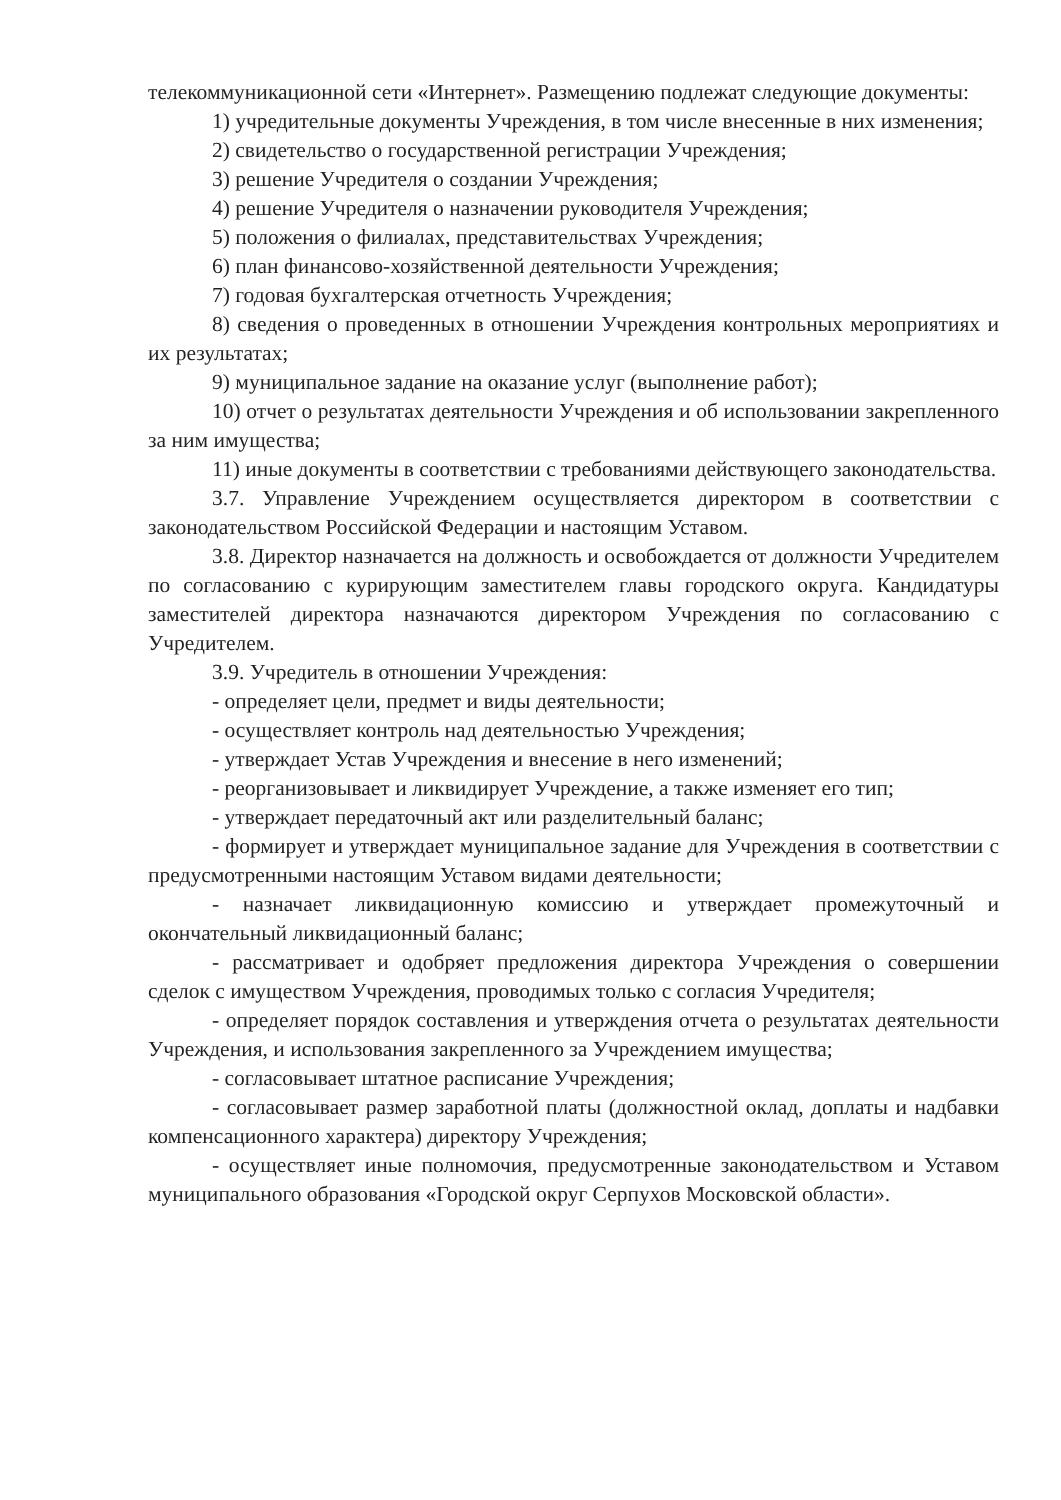телекоммуникационной сети «Интернет». Размещению подлежат следующие документы:
1) учредительные документы Учреждения, в том числе внесенные в них изменения;
2) свидетельство о государственной регистрации Учреждения;
3) решение Учредителя о создании Учреждения;
4) решение Учредителя о назначении руководителя Учреждения;
5) положения о филиалах, представительствах Учреждения;
6) план финансово-хозяйственной деятельности Учреждения;
7) годовая бухгалтерская отчетность Учреждения;
8) сведения о проведенных в отношении Учреждения контрольных мероприятиях и их результатах;
9) муниципальное задание на оказание услуг (выполнение работ);
10) отчет о результатах деятельности Учреждения и об использовании закрепленного за ним имущества;
11) иные документы в соответствии с требованиями действующего законодательства.
3.7. Управление Учреждением осуществляется директором в соответствии с законодательством Российской Федерации и настоящим Уставом.
3.8. Директор назначается на должность и освобождается от должности Учредителем по согласованию с курирующим заместителем главы городского округа. Кандидатуры заместителей директора назначаются директором Учреждения по согласованию с Учредителем.
3.9. Учредитель в отношении Учреждения:
- определяет цели, предмет и виды деятельности;
- осуществляет контроль над деятельностью Учреждения;
- утверждает Устав Учреждения и внесение в него изменений;
- реорганизовывает и ликвидирует Учреждение, а также изменяет его тип;
- утверждает передаточный акт или разделительный баланс;
- формирует и утверждает муниципальное задание для Учреждения в соответствии с предусмотренными настоящим Уставом видами деятельности;
- назначает ликвидационную комиссию и утверждает промежуточный и окончательный ликвидационный баланс;
- рассматривает и одобряет предложения директора Учреждения о совершении сделок с имуществом Учреждения, проводимых только с согласия Учредителя;
- определяет порядок составления и утверждения отчета о результатах деятельности Учреждения, и использования закрепленного за Учреждением имущества;
- согласовывает штатное расписание Учреждения;
- согласовывает размер заработной платы (должностной оклад, доплаты и надбавки компенсационного характера) директору Учреждения;
- осуществляет иные полномочия, предусмотренные законодательством и Уставом муниципального образования «Городской округ Серпухов Московской области».